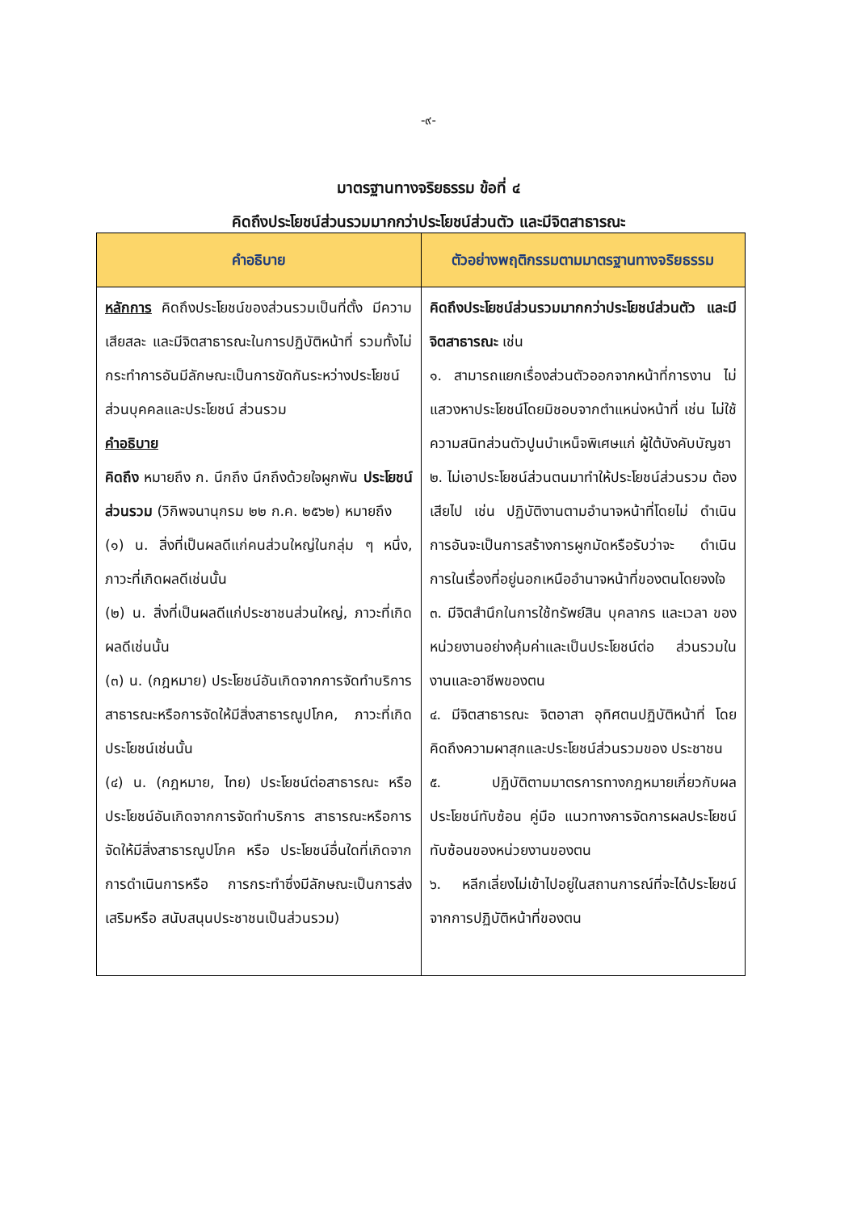-๙-
มาตรฐานทางจริยธรรม ข้อที่ ๔
คิดถึงประโยชน์ส่วนรวมมากกว่าประโยชน์ส่วนตัว และมีจิตสาธารณะ
| คำอธิบาย | ตัวอย่างพฤติกรรมตามมาตรฐานทางจริยธรรม |
| --- | --- |
| หลักการ คิดถึงประโยชน์ของส่วนรวมเป็นที่ตั้ง มีความ เสียสละ และมีจิตสาธารณะในการปฏิบัติหน้าที่ รวมทั้งไม่กระทำการอันมีลักษณะเป็นการขัดกันระหว่างประโยชน์ส่วนบุคคลและประโยชน์ ส่วนรวม คำอธิบาย คิดถึง หมายถึง ก. นึกถึง นึกถึงด้วยใจผูกพัน ประโยชน์ส่วนรวม (วิกิพจนานุกรม ๒๒ ก.ค. ๒๕๖๒) หมายถึง (๑) น. สิ่งที่เป็นผลดีแก่คนส่วนใหญ่ในกลุ่ม ๆ หนึ่ง, ภาวะที่เกิดผลดีเช่นนั้น (๒) น. สิ่งที่เป็นผลดีแก่ประชาชนส่วนใหญ่, ภาวะที่เกิดผลดีเช่นนั้น (๓) น. (กฎหมาย) ประโยชน์อันเกิดจากการจัดทำบริการสาธารณะหรือการจัดให้มีสิ่งสาธารณูปโภค, ภาวะที่เกิดประโยชน์เช่นนั้น (๔) น. (กฎหมาย, ไทย) ประโยชน์ต่อสาธารณะ หรือประโยชน์อันเกิดจากการจัดทำบริการ สาธารณะหรือการจัดให้มีสิ่งสาธารณูปโภค หรือ ประโยชน์อื่นใดที่เกิดจากการดำเนินการหรือ การกระทำซึ่งมีลักษณะเป็นการส่งเสริมหรือ สนับสนุนประชาชนเป็นส่วนรวม) | คิดถึงประโยชน์ส่วนรวมมากกว่าประโยชน์ส่วนตัว และมีจิตสาธารณะ เช่น ๑. สามารถแยกเรื่องส่วนตัวออกจากหน้าที่การงาน ไม่แสวงหาประโยชน์โดยมิชอบจากตำแหน่งหน้าที่ เช่น ไม่ใช้ความสนิทส่วนตัวปูนบำเหน็จพิเศษแก่ ผู้ใต้บังคับบัญชา ๒. ไม่เอาประโยชน์ส่วนตนมาทำให้ประโยชน์ส่วนรวม ต้องเสียไป เช่น ปฏิบัติงานตามอำนาจหน้าที่โดยไม่ ดำเนินการอันจะเป็นการสร้างการผูกมัดหรือรับว่าจะ ดำเนินการในเรื่องที่อยู่นอกเหนืออำนาจหน้าที่ของตนโดยจงใจ ๓. มีจิตสำนึกในการใช้ทรัพย์สิน บุคลากร และเวลา ของหน่วยงานอย่างคุ้มค่าและเป็นประโยชน์ต่อ ส่วนรวมในงานและอาชีพของตน ๔. มีจิตสาธารณะ จิตอาสา อุทิศตนปฏิบัติหน้าที่ โดยคิดถึงความผาสุกและประโยชน์ส่วนรวมของ ประชาชน ๕. ปฏิบัติตามมาตรการทางกฎหมายเกี่ยวกับผลประโยชน์ทับซ้อน คู่มือ แนวทางการจัดการผลประโยชน์ทับซ้อนของหน่วยงานของตน ๖. หลีกเลี่ยงไม่เข้าไปอยู่ในสถานการณ์ที่จะได้ประโยชน์จากการปฏิบัติหน้าที่ของตน |